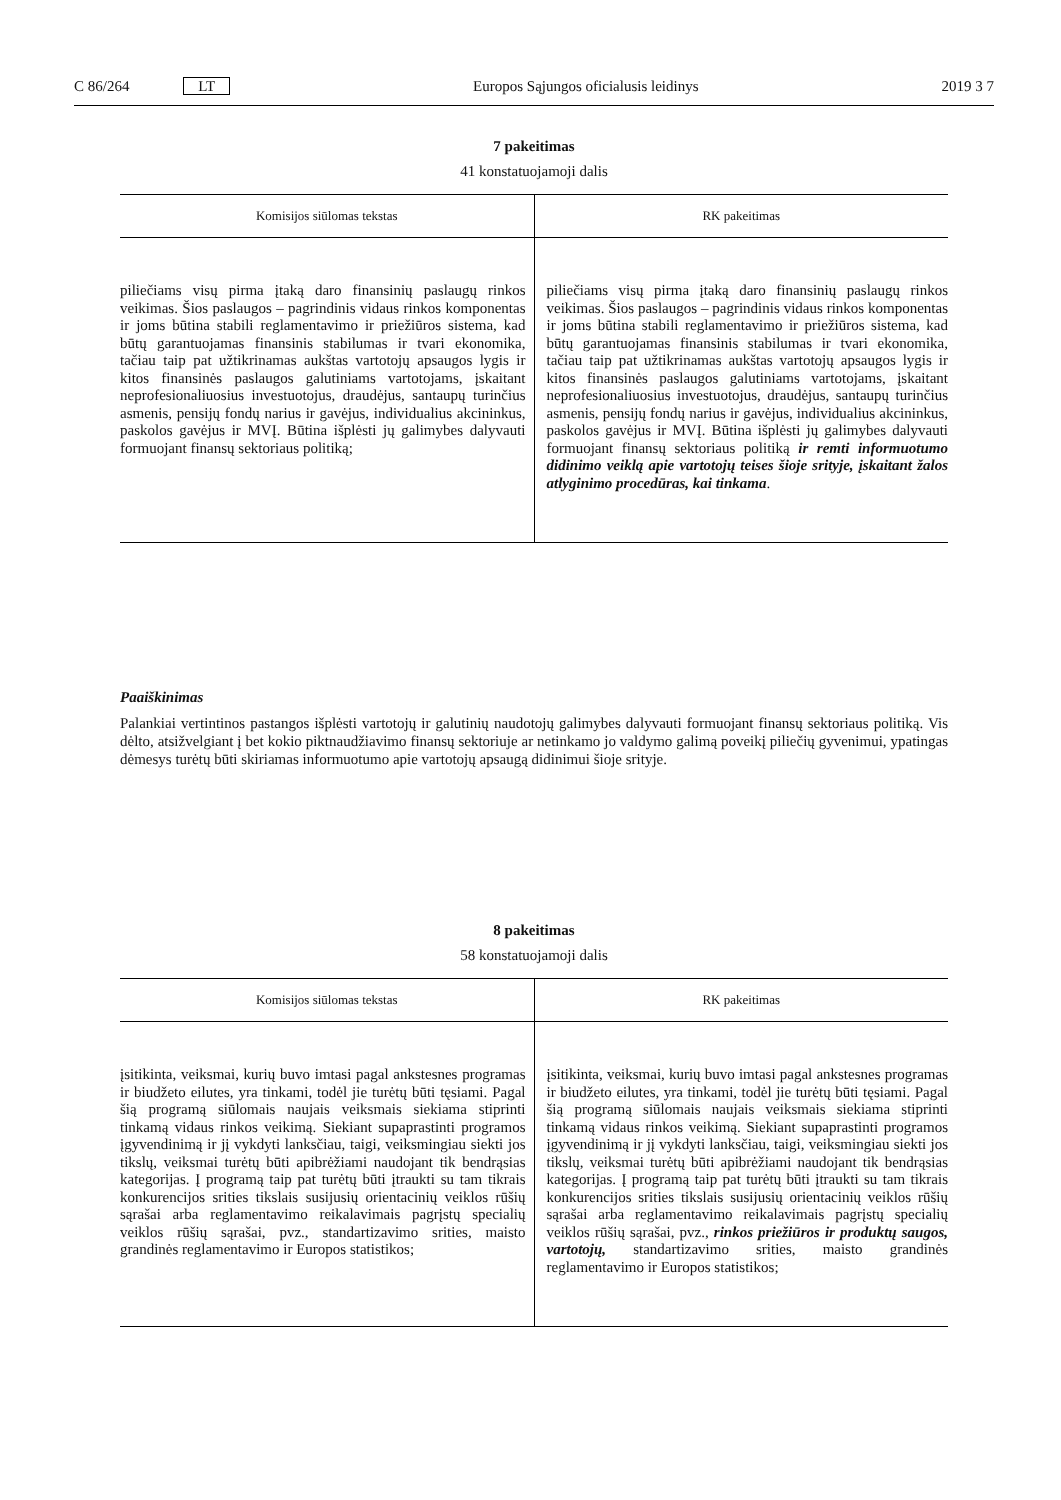C 86/264 LT Europos Sąjungos oficialusis leidinys 2019 3 7
7 pakeitimas
41 konstatuojamoji dalis
| Komisijos siūlomas tekstas | RK pakeitimas |
| --- | --- |
| piliečiams visų pirma įtaką daro finansinių paslaugų rinkos veikimas. Šios paslaugos – pagrindinis vidaus rinkos komponentas ir joms būtina stabili reglamentavimo ir priežiūros sistema, kad būtų garantuojamas finansinis stabilumas ir tvari ekonomika, tačiau taip pat užtikrinamas aukštas vartotojų apsaugos lygis ir kitos finansinės paslaugos galutiniams vartotojams, įskaitant neprofesiona­liuosius investuotojus, draudėjus, santaupų turinčius asme­nis, pensijų fondų narius ir gavėjus, individualius akcininkus, paskolos gavėjus ir MVĮ. Būtina išplėsti jų galimybes dalyvauti formuojant finansų sektoriaus politiką; | piliečiams visų pirma įtaką daro finansinių paslaugų rinkos veikimas. Šios paslaugos – pagrindinis vidaus rinkos komponentas ir joms būtina stabili reglamentavimo ir priežiūros sistema, kad būtų garantuojamas finansinis stabilumas ir tvari ekonomika, tačiau taip pat užtikrinamas aukštas vartotojų apsaugos lygis ir kitos finansinės paslaugos galutiniams vartotojams, įskaitant neprofesiona­liuosius investuotojus, draudėjus, santaupų turinčius asme­nis, pensijų fondų narius ir gavėjus, individualius akcininkus, paskolos gavėjus ir MVĮ. Būtina išplėsti jų galimybes dalyvauti formuojant finansų sektoriaus politiką ir remti informuotumo didinimo veiklą apie vartotojų teises šioje srityje, įskaitant žalos atlyginimo procedūras, kai tinkama . |
Paaiškinimas
Palankiai vertintinos pastangos išplėsti vartotojų ir galutinių naudotojų galimybes dalyvauti formuojant finansų sektoriaus politiką. Vis dėlto, atsižvelgiant į bet kokio piktnaudžiavimo finansų sektoriuje ar netinkamo jo valdymo galimą poveikį piliečių gyvenimui, ypatingas dėmesys turėtų būti skiriamas informuotumo apie vartotojų apsaugą didinimui šioje srityje.
8 pakeitimas
58 konstatuojamoji dalis
| Komisijos siūlomas tekstas | RK pakeitimas |
| --- | --- |
| įsitikinta, veiksmai, kurių buvo imtasi pagal ankstesnes programas ir biudžeto eilutes, yra tinkami, todėl jie turėtų būti tęsiami. Pagal šią programą siūlomais naujais veiksmais siekiama stiprinti tinkamą vidaus rinkos veikimą. Siekiant supaprastinti programos įgyvendinimą ir jį vykdyti lanks­čiau, taigi, veiksmingiau siekti jos tikslų, veiksmai turėtų būti apibrėžiami naudojant tik bendrąsias kategorijas. Į programą taip pat turėtų būti įtraukti su tam tikrais konkurencijos srities tikslais susijusių orientacinių veiklos rūšių sąrašai arba reglamentavimo reikalavimais pagrįstų specialių veiklos rūšių sąrašai, pvz., standartizavimo srities, maisto grandinės reglamentavimo ir Europos statistikos; | įsitikinta, veiksmai, kurių buvo imtasi pagal ankstesnes programas ir biudžeto eilutes, yra tinkami, todėl jie turėtų būti tęsiami. Pagal šią programą siūlomais naujais veiksmais siekiama stiprinti tinkamą vidaus rinkos veikimą. Siekiant supaprastinti programos įgyvendinimą ir jį vykdyti lanks­čiau, taigi, veiksmingiau siekti jos tikslų, veiksmai turėtų būti apibrėžiami naudojant tik bendrąsias kategorijas. Į programą taip pat turėtų būti įtraukti su tam tikrais konkurencijos srities tikslais susijusių orientacinių veiklos rūšių sąrašai arba reglamentavimo reikalavimais pagrįstų specialių veiklos rūšių sąrašai, pvz., rinkos priežiūros ir produktų saugos, vartotojų, standartizavimo srities, maisto grandinės reglamentavimo ir Europos statistikos; |